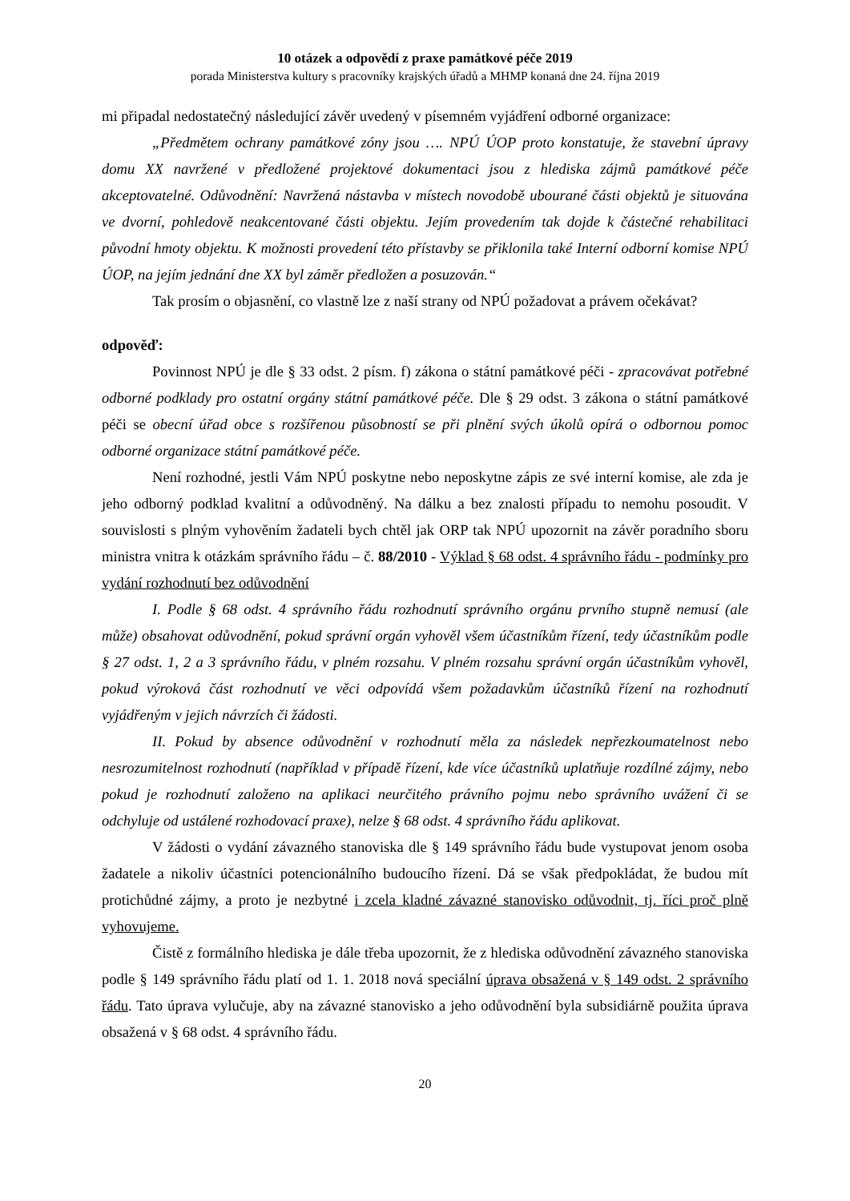10 otázek a odpovědí z praxe památkové péče 2019
porada Ministerstva kultury s pracovníky krajských úřadů a MHMP konaná dne 24. října 2019
mi připadal nedostatečný následující závěr uvedený v písemném vyjádření odborné organizace:
„Předmětem ochrany památkové zóny jsou …. NPÚ ÚOP proto konstatuje, že stavební úpravy domu XX navržené v předložené projektové dokumentaci jsou z hlediska zájmů památkové péče akceptovatelné. Odůvodnění: Navržená nástavba v místech novodobě ubourané části objektů je situována ve dvorní, pohledově neakcentované části objektu. Jejím provedením tak dojde k částečné rehabilitaci původní hmoty objektu. K možnosti provedení této přístavby se přiklonila také Interní odborní komise NPÚ ÚOP, na jejím jednání dne XX byl záměr předložen a posuzován.“
Tak prosím o objasnění, co vlastně lze z naší strany od NPÚ požadovat a právem očekávat?
odpověď:
Povinnost NPÚ je dle § 33 odst. 2 písm. f) zákona o státní památkové péči - zpracovávat potřebné odborné podklady pro ostatní orgány státní památkové péče. Dle § 29 odst. 3 zákona o státní památkové péči se obecní úřad obce s rozšířenou působností se při plnění svých úkolů opírá o odbornou pomoc odborné organizace státní památkové péče.
Není rozhodné, jestli Vám NPÚ poskytne nebo neposkytne zápis ze své interní komise, ale zda je jeho odborný podklad kvalitní a odůvodněný. Na dálku a bez znalosti případu to nemohu posoudit. V souvislosti s plným vyhověním žadateli bych chtěl jak ORP tak NPÚ upozornit na závěr poradního sboru ministra vnitra k otázkám správního řádu – č. 88/2010 - Výklad § 68 odst. 4 správního řádu - podmínky pro vydání rozhodnutí bez odůvodnění
I. Podle § 68 odst. 4 správního řádu rozhodnutí správního orgánu prvního stupně nemusí (ale může) obsahovat odůvodnění, pokud správní orgán vyhověl všem účastníkům řízení, tedy účastníkům podle § 27 odst. 1, 2 a 3 správního řádu, v plném rozsahu. V plném rozsahu správní orgán účastníkům vyhověl, pokud výroková část rozhodnutí ve věci odpovídá všem požadavkům účastníků řízení na rozhodnutí vyjádřeným v jejich návrzích či žádosti.
II. Pokud by absence odůvodnění v rozhodnutí měla za následek nepřezkoumatelnost nebo nesrozumitelnost rozhodnutí (například v případě řízení, kde více účastníků uplatňuje rozdílné zájmy, nebo pokud je rozhodnutí založeno na aplikaci neurčitého právního pojmu nebo správního uvážení či se odchyluje od ustálené rozhodovací praxe), nelze § 68 odst. 4 správního řádu aplikovat.
V žádosti o vydání závazného stanoviska dle § 149 správního řádu bude vystupovat jenom osoba žadatele a nikoliv účastníci potencionálního budoucího řízení. Dá se však předpokládat, že budou mít protichůdné zájmy, a proto je nezbytné i zcela kladné závazné stanovisko odůvodnit, tj. říci proč plně vyhovujeme.
Čistě z formálního hlediska je dále třeba upozornit, že z hlediska odůvodnění závazného stanoviska podle § 149 správního řádu platí od 1. 1. 2018 nová speciální úprava obsažená v § 149 odst. 2 správního řádu. Tato úprava vylučuje, aby na závazné stanovisko a jeho odůvodnění byla subsidiárně použita úprava obsažená v § 68 odst. 4 správního řádu.
20